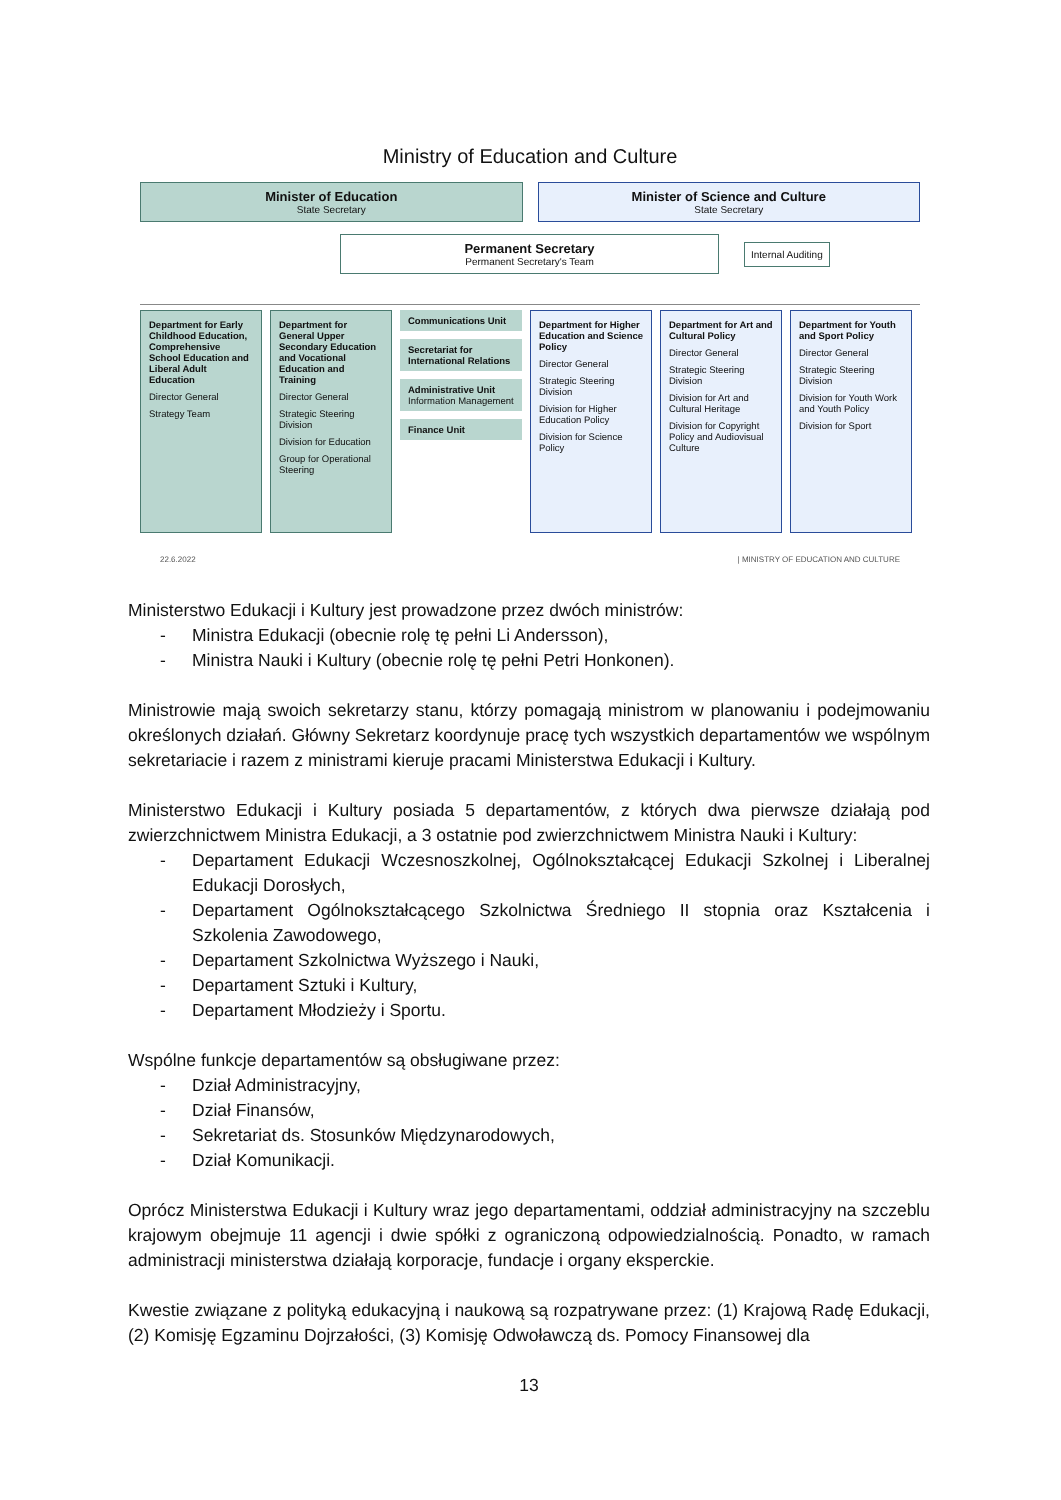Ministry of Education and Culture
Minister of Education
State Secretary
Minister of Science and Culture
State Secretary
Permanent Secretary
Permanent Secretary's Team
Internal Auditing
Department for Early Childhood Education, Comprehensive School Education and Liberal Adult Education
Director General
Strategy Team
Department for General Upper Secondary Education and Vocational Education and Training
Director General
Strategic Steering Division
Division for Education
Group for Operational Steering
Communications Unit
Secretariat for International Relations
Administrative Unit
Information Management
Finance Unit
Department for Higher Education and Science Policy
Director General
Strategic Steering Division
Division for Higher Education Policy
Division for Science Policy
Department for Art and Cultural Policy
Director General
Strategic Steering Division
Division for Art and Cultural Heritage
Division for Copyright Policy and Audiovisual Culture
Department for Youth and Sport Policy
Director General
Strategic Steering Division
Division for Youth Work and Youth Policy
Division for Sport
22.6.2022 | MINISTRY OF EDUCATION AND CULTURE
Ministerstwo Edukacji i Kultury jest prowadzone przez dwóch ministrów:
- Ministra Edukacji (obecnie rolę tę pełni Li Andersson),
- Ministra Nauki i Kultury (obecnie rolę tę pełni Petri Honkonen).
Ministrowie mają swoich sekretarzy stanu, którzy pomagają ministrom w planowaniu i podejmowaniu określonych działań. Główny Sekretarz koordynuje pracę tych wszystkich departamentów we wspólnym sekretariacie i razem z ministrami kieruje pracami Ministerstwa Edukacji i Kultury.
Ministerstwo Edukacji i Kultury posiada 5 departamentów, z których dwa pierwsze działają pod zwierzchnictwem Ministra Edukacji, a 3 ostatnie pod zwierzchnictwem Ministra Nauki i Kultury:
- Departament Edukacji Wczesnoszkolnej, Ogólnokształcącej Edukacji Szkolnej i Liberalnej Edukacji Dorosłych,
- Departament Ogólnokształcącego Szkolnictwa Średniego II stopnia oraz Kształcenia i Szkolenia Zawodowego,
- Departament Szkolnictwa Wyższego i Nauki,
- Departament Sztuki i Kultury,
- Departament Młodzieży i Sportu.
Wspólne funkcje departamentów są obsługiwane przez:
- Dział Administracyjny,
- Dział Finansów,
- Sekretariat ds. Stosunków Międzynarodowych,
- Dział Komunikacji.
Oprócz Ministerstwa Edukacji i Kultury wraz jego departamentami, oddział administracyjny na szczeblu krajowym obejmuje 11 agencji i dwie spółki z ograniczoną odpowiedzialnością. Ponadto, w ramach administracji ministerstwa działają korporacje, fundacje i organy eksperckie.
Kwestie związane z polityką edukacyjną i naukową są rozpatrywane przez: (1) Krajową Radę Edukacji, (2) Komisję Egzaminu Dojrzałości, (3) Komisję Odwoławczą ds. Pomocy Finansowej dla
13